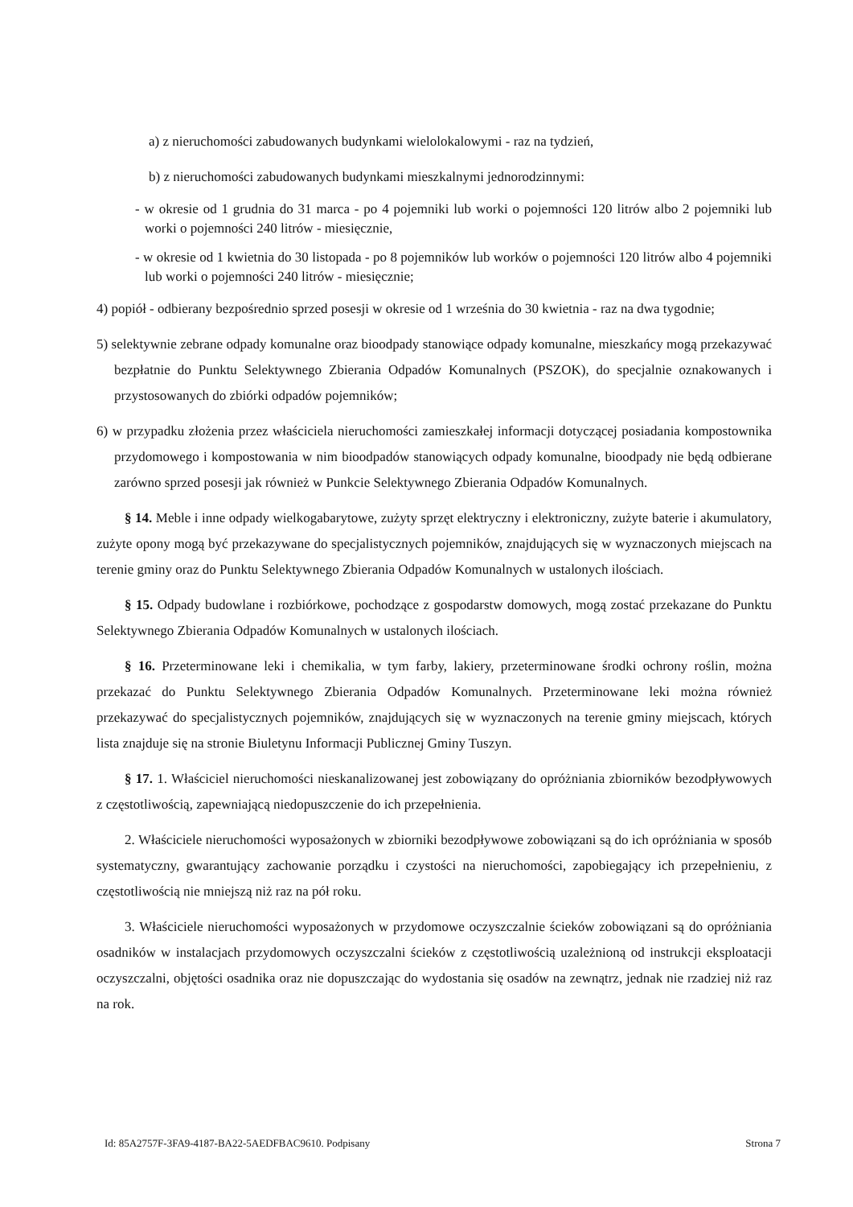a) z nieruchomości zabudowanych budynkami wielolokalowymi - raz na tydzień,
b) z nieruchomości zabudowanych budynkami mieszkalnymi jednorodzinnymi:
- w okresie od 1 grudnia do 31 marca - po 4 pojemniki lub worki o pojemności 120 litrów albo 2 pojemniki lub worki o pojemności 240 litrów - miesięcznie,
- w okresie od 1 kwietnia do 30 listopada - po 8 pojemników lub worków o pojemności 120 litrów albo 4 pojemniki lub worki o pojemności 240 litrów - miesięcznie;
4) popiół - odbierany bezpośrednio sprzed posesji w okresie od 1 września do 30 kwietnia - raz na dwa tygodnie;
5) selektywnie zebrane odpady komunalne oraz bioodpady stanowiące odpady komunalne, mieszkańcy mogą przekazywać bezpłatnie do Punktu Selektywnego Zbierania Odpadów Komunalnych (PSZOK), do specjalnie oznakowanych i przystosowanych do zbiórki odpadów pojemników;
6) w przypadku złożenia przez właściciela nieruchomości zamieszkałej informacji dotyczącej posiadania kompostownika przydomowego i kompostowania w nim bioodpadów stanowiących odpady komunalne, bioodpady nie będą odbierane zarówno sprzed posesji jak również w Punkcie Selektywnego Zbierania Odpadów Komunalnych.
§ 14. Meble i inne odpady wielkogabarytowe, zużyty sprzęt elektryczny i elektroniczny, zużyte baterie i akumulatory, zużyte opony mogą być przekazywane do specjalistycznych pojemników, znajdujących się w wyznaczonych miejscach na terenie gminy oraz do Punktu Selektywnego Zbierania Odpadów Komunalnych w ustalonych ilościach.
§ 15. Odpady budowlane i rozbiórkowe, pochodzące z gospodarstw domowych, mogą zostać przekazane do Punktu Selektywnego Zbierania Odpadów Komunalnych w ustalonych ilościach.
§ 16. Przeterminowane leki i chemikalia, w tym farby, lakiery, przeterminowane środki ochrony roślin, można przekazać do Punktu Selektywnego Zbierania Odpadów Komunalnych. Przeterminowane leki można również przekazywać do specjalistycznych pojemników, znajdujących się w wyznaczonych na terenie gminy miejscach, których lista znajduje się na stronie Biuletynu Informacji Publicznej Gminy Tuszyn.
§ 17. 1. Właściciel nieruchomości nieskanalizowanej jest zobowiązany do opróżniania zbiorników bezodpływowych z częstotliwością, zapewniającą niedopuszczenie do ich przepełnienia.
2. Właściciele nieruchomości wyposażonych w zbiorniki bezodpływowe zobowiązani są do ich opróżniania w sposób systematyczny, gwarantujący zachowanie porządku i czystości na nieruchomości, zapobiegający ich przepełnieniu, z częstotliwością nie mniejszą niż raz na pół roku.
3. Właściciele nieruchomości wyposażonych w przydomowe oczyszczalnie ścieków zobowiązani są do opróżniania osadników w instalacjach przydomowych oczyszczalni ścieków z częstotliwością uzależnioną od instrukcji eksploatacji oczyszczalni, objętości osadnika oraz nie dopuszczając do wydostania się osadów na zewnątrz, jednak nie rzadziej niż raz na rok.
Id: 85A2757F-3FA9-4187-BA22-5AEDFBAC9610. Podpisany Strona 7